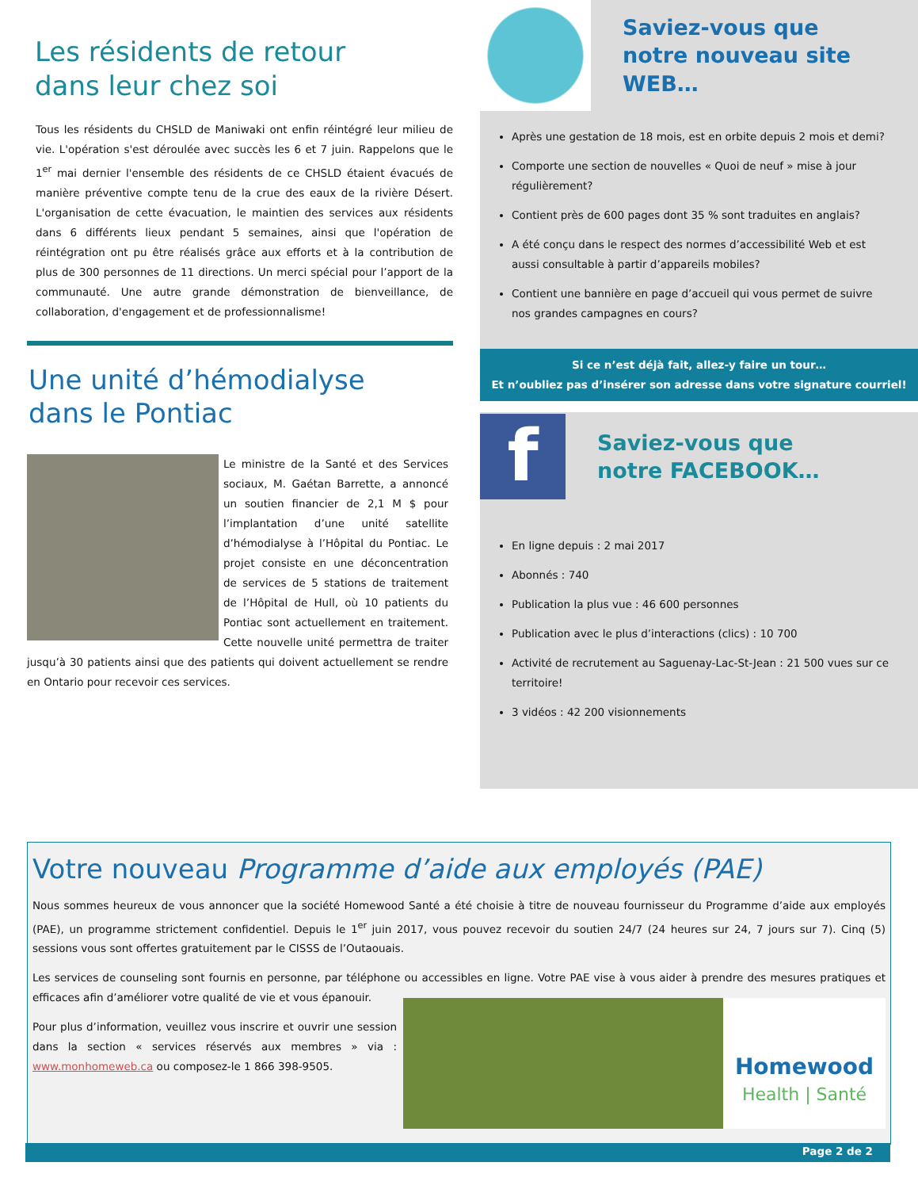Les résidents de retour
dans leur chez soi
Tous les résidents du CHSLD de Maniwaki ont enfin réintégré leur milieu de vie. L'opération s'est déroulée avec succès les 6 et 7 juin. Rappelons que le 1<sup>er</sup> mai dernier l'ensemble des résidents de ce CHSLD étaient évacués de manière préventive compte tenu de la crue des eaux de la rivière Désert. L'organisation de cette évacuation, le maintien des services aux résidents dans 6 différents lieux pendant 5 semaines, ainsi que l'opération de réintégration ont pu être réalisés grâce aux efforts et à la contribution de plus de 300 personnes de 11 directions. Un merci spécial pour l’apport de la communauté. Une autre grande démonstration de bienveillance, de collaboration, d'engagement et de professionnalisme!
Une unité d’hémodialyse
dans le Pontiac
Le ministre de la Santé et des Services sociaux, M. Gaétan Barrette, a annoncé un soutien financier de 2,1 M $ pour l’implantation d’une unité satellite d’hémodialyse à l’Hôpital du Pontiac. Le projet consiste en une déconcentration de services de 5 stations de traitement de l’Hôpital de Hull, où 10 patients du Pontiac sont actuellement en traitement. Cette nouvelle unité permettra de traiter jusqu’à 30 patients ainsi que des patients qui doivent actuellement se rendre en Ontario pour recevoir ces services.
Saviez-vous que
notre nouveau site WEB…
Après une gestation de 18 mois, est en orbite depuis 2 mois et demi?
Comporte une section de nouvelles « Quoi de neuf » mise à jour régulièrement?
Contient près de 600 pages dont 35 % sont traduites en anglais?
A été conçu dans le respect des normes d’accessibilité Web et est aussi consultable à partir d’appareils mobiles?
Contient une bannière en page d’accueil qui vous permet de suivre nos grandes campagnes en cours?
Si ce n’est déjà fait, allez-y faire un tour…
Et n’oubliez pas d’insérer son adresse dans votre signature courriel!
f
Saviez-vous que
notre FACEBOOK…
En ligne depuis : 2 mai 2017
Abonnés : 740
Publication la plus vue : 46 600 personnes
Publication avec le plus d’interactions (clics) : 10 700
Activité de recrutement au Saguenay-Lac-St-Jean : 21 500 vues sur ce territoire!
3 vidéos : 42 200 visionnements
Votre nouveau Programme d’aide aux employés (PAE)
Nous sommes heureux de vous annoncer que la société Homewood Santé a été choisie à titre de nouveau fournisseur du Programme d’aide aux employés (PAE), un programme strictement confidentiel. Depuis le 1<sup>er</sup> juin 2017, vous pouvez recevoir du soutien 24/7 (24 heures sur 24, 7 jours sur 7). Cinq (5) sessions vous sont offertes gratuitement par le CISSS de l’Outaouais.
Les services de counseling sont fournis en personne, par téléphone ou accessibles en ligne. Votre PAE vise à vous aider à prendre des mesures pratiques et efficaces afin d’améliorer votre qualité de vie et vous épanouir.
Pour plus d’information, veuillez vous inscrire et ouvrir une session dans la section « services réservés aux membres » via : www.monhomeweb.ca ou composez-le 1 866 398-9505.
Homewood
Health | Santé
Page 2 de 2